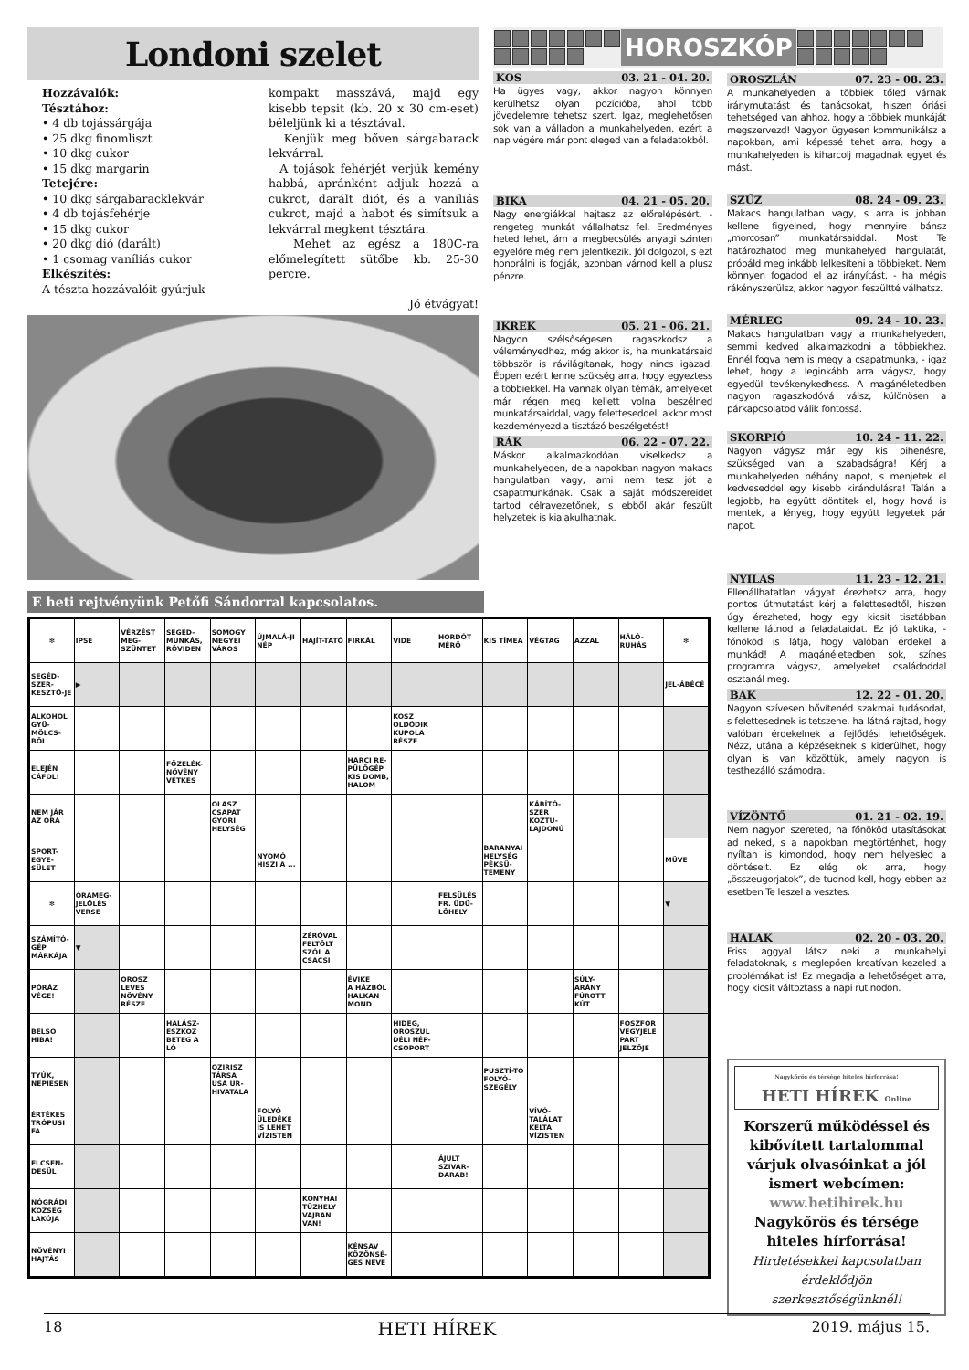Londoni szelet
Hozzávalók:
Tésztához:
• 4 db tojássárgája
• 25 dkg finomliszt
• 10 dkg cukor
• 15 dkg margarin
Tetejére:
• 10 dkg sárgabaracklekvár
• 4 db tojásfehérje
• 15 dkg cukor
• 20 dkg dió (darált)
• 1 csomag vaníliás cukor
Elkészítés:
A tészta hozzávalóit gyúrjuk
kompakt masszává, majd egy kisebb tepsit (kb. 20 x 30 cm-eset) béleljünk ki a tésztával.
Kenjük meg bőven sárgabarack lekvárral.
A tojások fehérjét verjük kemény habbá, apránként adjuk hozzá a cukrot, darált diót, és a vaníliás cukrot, majd a habot és simítsuk a lekvárral megkent tésztára.
Mehet az egész a 180C-ra előmelegített sütőbe kb. 25-30 percre.
Jó étvágyat!
HOROSZKÓP
KOS 03. 21 - 04. 20.
Ha ügyes vagy, akkor nagyon könnyen kerülhetsz olyan pozícióba, ahol több jövedelemre tehetsz szert. Igaz, meglehetősen sok van a válladon a munkahelyeden, ezért a nap végére már pont eleged van a feladatokból.
BIKA 04. 21 - 05. 20.
Nagy energiákkal hajtasz az előrelépésért, - rengeteg munkát vállalhatsz fel. Eredményes heted lehet, ám a megbecsülés anyagi szinten egyelőre még nem jelentkezik. Jól dolgozol, s ezt honorálni is fogják, azonban várnod kell a plusz pénzre.
IKREK 05. 21 - 06. 21.
Nagyon szélsőségesen ragaszkodsz a véleményedhez, még akkor is, ha munkatársaid többször is rávilágítanak, hogy nincs igazad. Éppen ezért lenne szükség arra, hogy egyeztess a többiekkel. Ha vannak olyan témák, amelyeket már régen meg kellett volna beszélned munkatársaiddal, vagy feletteseddel, akkor most kezdeményezd a tisztázó beszélgetést!
RÁK 06. 22 - 07. 22.
Máskor alkalmazkodóan viselkedsz a munkahelyeden, de a napokban nagyon makacs hangulatban vagy, ami nem tesz jót a csapatmunkának. Csak a saját módszereidet tartod célravezetőnek, s ebből akár feszült helyzetek is kialakulhatnak.
E heti rejtvényünk Petőfi Sándorral kapcsolatos.
| ✻ | IPSE | VÉRZÉST MEG-SZÜNTET | SEGÉD-MUNKÁS, RÖVIDEN | SOMOGY MEGYEI VÁROS | ÚJMALÁ-JI NÉP | HAJÍT-TATÓ | FIRKÁL | VIDE | HORDÓT MÉRŐ | KIS TÍMEA | VÉGTAG | AZZAL | HÁLÓ-RUHÁS | ✻ |
| SEGÉD-SZER-KESZTŐ-JE | ▶ | | | | | | | | | | | | | JEL-ÁBÉCÉ |
| ALKOHOL GYÜ-MÖLCS-BŐL | | | | | | | | KOSZ OLDÓDIK KUPOLA RÉSZE | | | | | | |
| ELEJÉN CÁFOL! | | | FŐZELÉK-NÖVÉNY VÉTKES | | | | HARCI RE-PÜLŐGÉP KIS DOMB, HALOM | | | | | | | |
| NEM JÁR AZ ÓRA | | | | OLASZ CSAPAT GYŐRI HELYSÉG | | | | | | | KÁBÍTÓ-SZER KÖZTU-LAJDONÚ | | | |
| SPORT-EGYE-SÜLET | | | | | NYOMÓ HISZI A ... | | | | | BARANYAI HELYSÉG PÉKSÜ-TEMÉNY | | | | MÜVE |
| ✻ | ÓRAMEG-JELÖLÉS VERSE | | | | | | | | FELSÜLÉS FR. ÜDÜ-LŐHELY | | | | | ▼ |
| SZÁMÍTÓ-GÉP MÁRKÁJA | ▼ | | | | | ZÉRÓVAL FELTÖLT SZÓL A CSACSI | | | | | | | | |
| PÓRÁZ VÉGE! | | OROSZ LEVES NÖVÉNY RÉSZE | | | | | ÉVIKE A HÁZBÓL HALKAN MOND | | | | | SÚLY-ARÁNY FÚROTT KÚT | | |
| BELSŐ HIBA! | | | HALÁSZ-ESZKÖZ BETEG A LÓ | | | | | HIDEG, OROSZUL DÉLI NÉP-CSOPORT | | | | | FOSZFOR VEGYJELE PART JELZŐJE | |
| TYÚK, NÉPIESEN | | | | OZIRISZ TÁRSA USA ŰR-HIVATALA | | | | | | PUSZTÍ-TÓ FOLYÓ-SZEGÉLY | | | | |
| ÉRTÉKES TRÓPUSI FA | | | | | FOLYÓ ÜLEDÉKE IS LEHET VÍZISTEN | | | | | | VÍVÓ-TALÁLAT KELTA VÍZISTEN | | | |
| ELCSEN-DESÜL | | | | | | | | | ÁJULT SZIVAR-DARAB! | | | | | |
| NÓGRÁDI KÖZSÉG LAKÓJA | | | | | | KONYHAI TŰZHELY VAJBAN VAN! | | | | | | | | |
| NÖVÉNYI HAJTÁS | | | | | | | KÉNSAV KÖZÖNSÉ-GES NEVE | | | | | | | |
OROSZLÁN 07. 23 - 08. 23.
A munkahelyeden a többiek tőled várnak iránymutatást és tanácsokat, hiszen óriási tehetséged van ahhoz, hogy a többiek munkáját megszervezd! Nagyon ügyesen kommunikálsz a napokban, ami képessé tehet arra, hogy a munkahelyeden is kiharcolj magadnak egyet és mást.
SZŰZ 08. 24 - 09. 23.
Makacs hangulatban vagy, s arra is jobban kellene figyelned, hogy mennyire bánsz „morcosan” munkatársaiddal. Most Te határozhatod meg munkahelyed hangulatát, próbáld meg inkább lelkesíteni a többieket. Nem könnyen fogadod el az irányítást, - ha mégis rákényszerülsz, akkor nagyon feszültté válhatsz.
MÉRLEG 09. 24 - 10. 23.
Makacs hangulatban vagy a munkahelyeden, semmi kedved alkalmazkodni a többiekhez. Ennél fogva nem is megy a csapatmunka, - igaz lehet, hogy a leginkább arra vágysz, hogy egyedül tevékenykedhess. A magánéletedben nagyon ragaszkodóvá válsz, különösen a párkapcsolatod válik fontossá.
SKORPIÓ 10. 24 - 11. 22.
Nagyon vágysz már egy kis pihenésre, szükséged van a szabadságra! Kérj a munkahelyeden néhány napot, s menjetek el kedveseddel egy kisebb kirándulásra! Talán a legjobb, ha együtt döntitek el, hogy hová is mentek, a lényeg, hogy együtt legyetek pár napot.
NYILAS 11. 23 - 12. 21.
Ellenállhatatlan vágyat érezhetsz arra, hogy pontos útmutatást kérj a felettesedtől, hiszen úgy érezheted, hogy egy kicsit tisztábban kellene látnod a feladataidat. Ez jó taktika, - főnököd is látja, hogy valóban érdekel a munkád! A magánéletedben sok, színes programra vágysz, amelyeket családoddal osztanál meg.
BAK 12. 22 - 01. 20.
Nagyon szívesen bővítenéd szakmai tudásodat, s felettesednek is tetszene, ha látná rajtad, hogy valóban érdekelnek a fejlődési lehetőségek. Nézz, utána a képzéseknek s kiderülhet, hogy olyan is van közöttük, amely nagyon is testhezálló számodra.
VÍZÖNTŐ 01. 21 - 02. 19.
Nem nagyon szereted, ha főnököd utasításokat ad neked, s a napokban megtörténhet, hogy nyíltan is kimondod, hogy nem helyesled a döntéseit. Ez elég ok arra, hogy „összeugorjatok”, de tudnod kell, hogy ebben az esetben Te leszel a vesztes.
HALAK 02. 20 - 03. 20.
Friss aggyal látsz neki a munkahelyi feladatoknak, s meglepően kreatívan kezeled a problémákat is! Ez megadja a lehetőséget arra, hogy kicsit változtass a napi rutinodon.
Nagykőrös és térsége hiteles hírforrása!
HETI HÍREK Online
Korszerű működéssel és kibővített tartalommal várjuk olvasóinkat a jól ismert webcímen:
www.hetihirek.hu
Nagykőrös és térsége hiteles hírforrása!
Hirdetésekkel kapcsolatban érdeklődjön szerkesztőségünknél!
18 HETI HÍREK 2019. május 15.